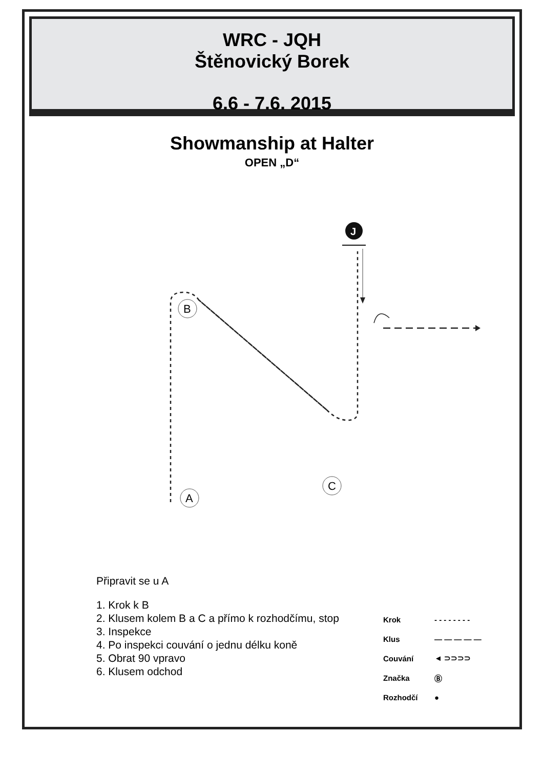WRC - JQH
Štěnovický Borek
6.6 - 7.6. 2015
Showmanship at Halter
OPEN „D“
B
A
C
J
Připravit se u A
1. Krok k B
2. Klusem kolem B a C a přímo k rozhodčímu, stop
3. Inspekce
4. Po inspekci couvání o jednu délku koně
5. Obrat 90 vpravo
6. Klusem odchod
Krok - - - - - - - -
Klus — — — — —
Couvání ◄ ⊃⊃⊃⊃
Značka Ⓑ
Rozhodčí ●